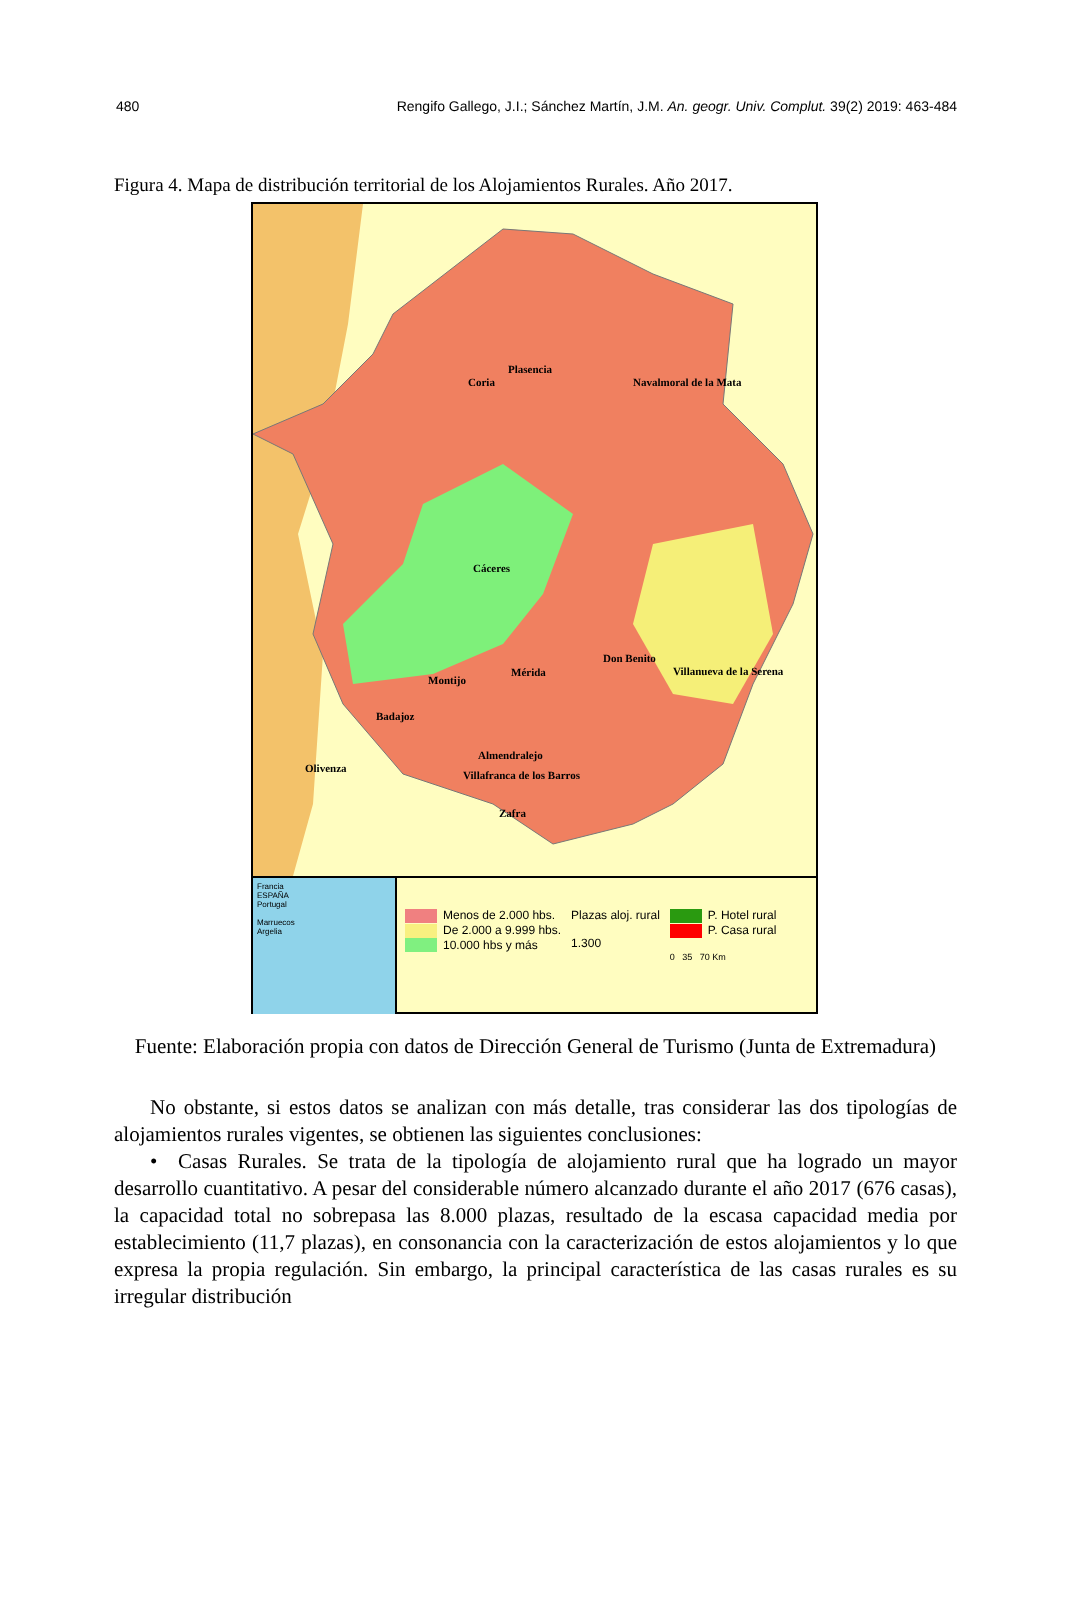480 Rengifo Gallego, J.I.; Sánchez Martín, J.M. An. geogr. Univ. Complut. 39(2) 2019: 463-484
Figura 4. Mapa de distribución territorial de los Alojamientos Rurales. Año 2017.
Plasencia
Coria Navalmoral de la Mata
Cáceres
Don Benito
Villanueva de la Serena Mérida
Montijo
Badajoz
Almendralejo
Villafranca de los Barros
Olivenza
Zafra
Francia
ESPAÑA
Portugal
Marruecos
Argelia
Menos de 2.000 hbs.
De 2.000 a 9.999 hbs.
10.000 hbs y más
Plazas aloj. rural
1.300
P. Hotel rural
P. Casa rural
0 35 70 Km
Fuente: Elaboración propia con datos de Dirección General de Turismo (Junta de Extremadura)
No obstante, si estos datos se analizan con más detalle, tras considerar las dos tipologías de alojamientos rurales vigentes, se obtienen las siguientes conclusiones:
• Casas Rurales. Se trata de la tipología de alojamiento rural que ha logrado un mayor desarrollo cuantitativo. A pesar del considerable número alcanzado durante el año 2017 (676 casas), la capacidad total no sobrepasa las 8.000 plazas, resultado de la escasa capacidad media por establecimiento (11,7 plazas), en consonancia con la caracterización de estos alojamientos y lo que expresa la propia regulación. Sin embargo, la principal característica de las casas rurales es su irregular distribución